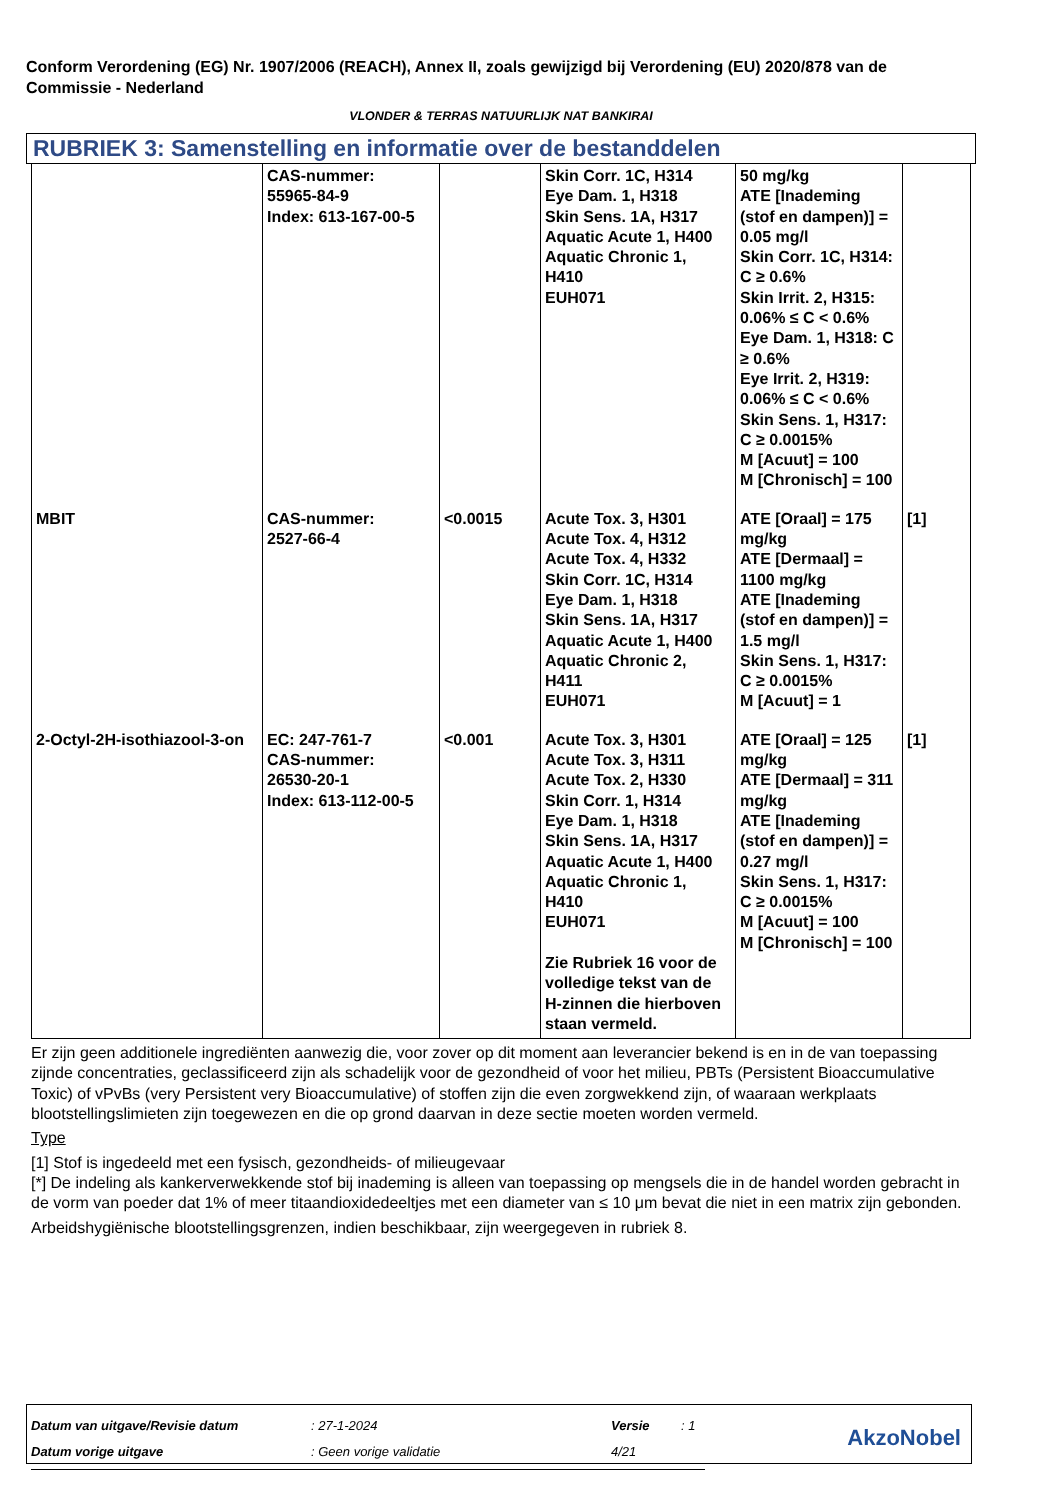Conform Verordening (EG) Nr. 1907/2006 (REACH), Annex II, zoals gewijzigd bij Verordening (EU) 2020/878 van de Commissie - Nederland
VLONDER & TERRAS NATUURLIJK NAT BANKIRAI
RUBRIEK 3: Samenstelling en informatie over de bestanddelen
| | CAS-nummer: 55965-84-9 Index: 613-167-00-5 | | Skin Corr. 1C, H314 Eye Dam. 1, H318 Skin Sens. 1A, H317 Aquatic Acute 1, H400 Aquatic Chronic 1, H410 EUH071 | 50 mg/kg ATE [Inademing (stof en dampen)] = 0.05 mg/l Skin Corr. 1C, H314: C ≥ 0.6% Skin Irrit. 2, H315: 0.06% ≤ C < 0.6% Eye Dam. 1, H318: C ≥ 0.6% Eye Irrit. 2, H319: 0.06% ≤ C < 0.6% Skin Sens. 1, H317: C ≥ 0.0015% M [Acuut] = 100 M [Chronisch] = 100 | |
| MBIT | CAS-nummer: 2527-66-4 | <0.0015 | Acute Tox. 3, H301 Acute Tox. 4, H312 Acute Tox. 4, H332 Skin Corr. 1C, H314 Eye Dam. 1, H318 Skin Sens. 1A, H317 Aquatic Acute 1, H400 Aquatic Chronic 2, H411 EUH071 | ATE [Oraal] = 175 mg/kg ATE [Dermaal] = 1100 mg/kg ATE [Inademing (stof en dampen)] = 1.5 mg/l Skin Sens. 1, H317: C ≥ 0.0015% M [Acuut] = 1 | [1] |
| 2-Octyl-2H-isothiazool-3-on | EC: 247-761-7 CAS-nummer: 26530-20-1 Index: 613-112-00-5 | <0.001 | Acute Tox. 3, H301 Acute Tox. 3, H311 Acute Tox. 2, H330 Skin Corr. 1, H314 Eye Dam. 1, H318 Skin Sens. 1A, H317 Aquatic Acute 1, H400 Aquatic Chronic 1, H410 EUH071 Zie Rubriek 16 voor de volledige tekst van de H-zinnen die hierboven staan vermeld. | ATE [Oraal] = 125 mg/kg ATE [Dermaal] = 311 mg/kg ATE [Inademing (stof en dampen)] = 0.27 mg/l Skin Sens. 1, H317: C ≥ 0.0015% M [Acuut] = 100 M [Chronisch] = 100 | [1] |
Er zijn geen additionele ingrediënten aanwezig die, voor zover op dit moment aan leverancier bekend is en in de van toepassing zijnde concentraties, geclassificeerd zijn als schadelijk voor de gezondheid of voor het milieu, PBTs (Persistent Bioaccumulative Toxic) of vPvBs (very Persistent very Bioaccumulative) of stoffen zijn die even zorgwekkend zijn, of waaraan werkplaats blootstellingslimieten zijn toegewezen en die op grond daarvan in deze sectie moeten worden vermeld.
Type
[1] Stof is ingedeeld met een fysisch, gezondheids- of milieugevaar
[*] De indeling als kankerverwekkende stof bij inademing is alleen van toepassing op mengsels die in de handel worden gebracht in de vorm van poeder dat 1% of meer titaandioxidedeeltjes met een diameter van ≤ 10 μm bevat die niet in een matrix zijn gebonden.
Arbeidshygiënische blootstellingsgrenzen, indien beschikbaar, zijn weergegeven in rubriek 8.
| Datum van uitgave/Revisie datum | : 27-1-2024 | Versie | : 1 |
| Datum vorige uitgave | : Geen vorige validatie | 4/21 | |
AkzoNobel